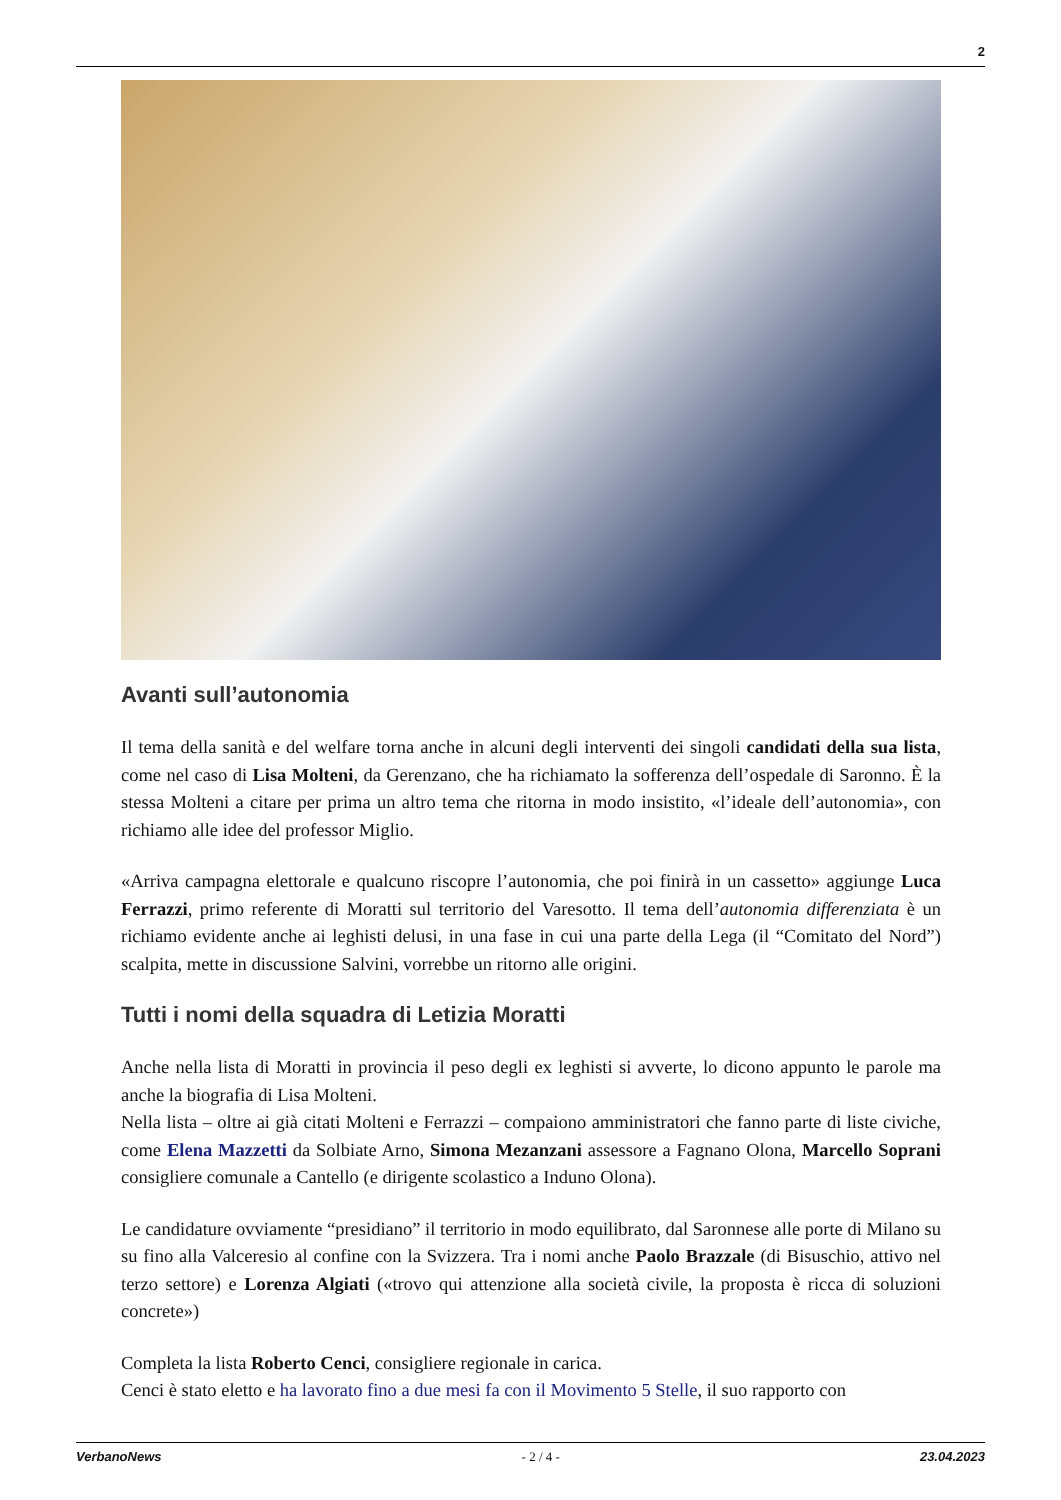2
Avanti sull’autonomia
Il tema della sanità e del welfare torna anche in alcuni degli interventi dei singoli candidati della sua lista, come nel caso di Lisa Molteni, da Gerenzano, che ha richiamato la sofferenza dell’ospedale di Saronno. È la stessa Molteni a citare per prima un altro tema che ritorna in modo insistito, «l’ideale dell’autonomia», con richiamo alle idee del professor Miglio.
«Arriva campagna elettorale e qualcuno riscopre l’autonomia, che poi finirà in un cassetto» aggiunge Luca Ferrazzi, primo referente di Moratti sul territorio del Varesotto. Il tema dell’autonomia differenziata è un richiamo evidente anche ai leghisti delusi, in una fase in cui una parte della Lega (il “Comitato del Nord”) scalpita, mette in discussione Salvini, vorrebbe un ritorno alle origini.
Tutti i nomi della squadra di Letizia Moratti
Anche nella lista di Moratti in provincia il peso degli ex leghisti si avverte, lo dicono appunto le parole ma anche la biografia di Lisa Molteni.
Nella lista – oltre ai già citati Molteni e Ferrazzi – compaiono amministratori che fanno parte di liste civiche, come Elena Mazzetti da Solbiate Arno, Simona Mezanzani assessore a Fagnano Olona, Marcello Soprani consigliere comunale a Cantello (e dirigente scolastico a Induno Olona).
Le candidature ovviamente “presidiano” il territorio in modo equilibrato, dal Saronnese alle porte di Milano su su fino alla Valceresio al confine con la Svizzera. Tra i nomi anche Paolo Brazzale (di Bisuschio, attivo nel terzo settore) e Lorenza Algiati («trovo qui attenzione alla società civile, la proposta è ricca di soluzioni concrete»)
Completa la lista Roberto Cenci, consigliere regionale in carica.
Cenci è stato eletto e ha lavorato fino a due mesi fa con il Movimento 5 Stelle, il suo rapporto con
VerbanoNews - 2 / 4 - 23.04.2023